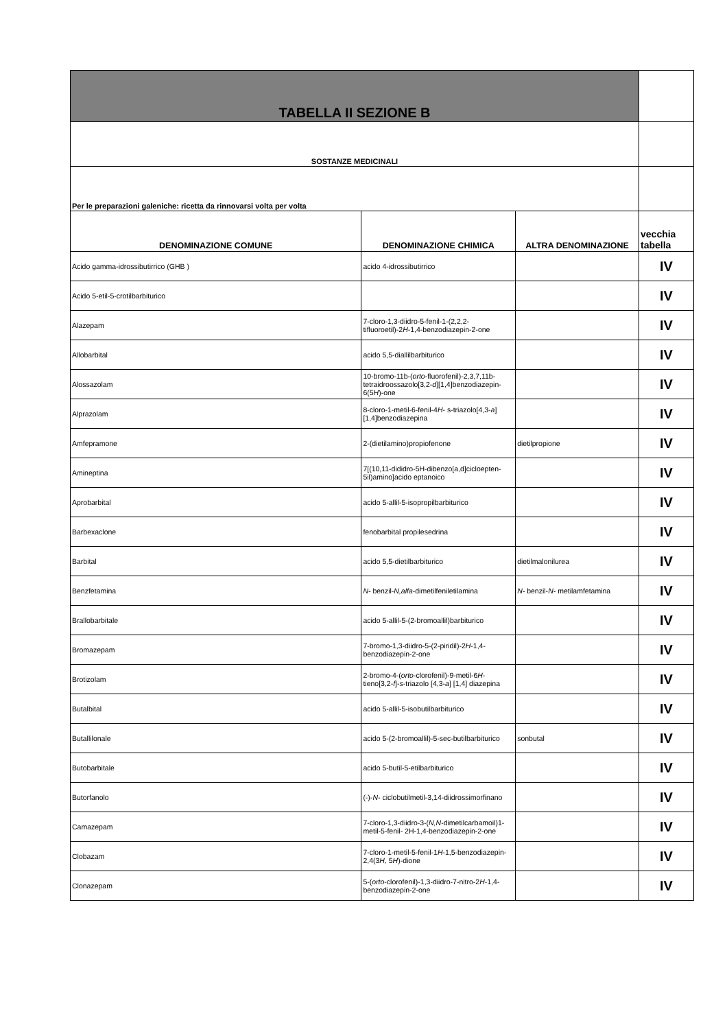| TABELLA II SEZIONE B | | | |
| SOSTANZE MEDICINALI | | | |
| Per le preparazioni galeniche: ricetta da rinnovarsi volta per volta | | | |
| DENOMINAZIONE COMUNE | DENOMINAZIONE CHIMICA | ALTRA DENOMINAZIONE | vecchia tabella |
| Acido gamma-idrossibutirrico (GHB ) | acido 4-idrossibutirrico | | IV |
| Acido 5-etil-5-crotilbarbiturico | | | IV |
| Alazepam | 7-cloro-1,3-diidro-5-fenil-1-(2,2,2-tifluoroetil)-2 H -1,4-benzodiazepin-2-one | | IV |
| Allobarbital | acido 5,5-diallilbarbiturico | | IV |
| Alossazolam | 10-bromo-11b-( orto -fluorofenil)-2,3,7,11b-tetraidroossazolo[3,2- d ][1,4]benzodiazepin-6(5 H )-one | | IV |
| Alprazolam | 8-cloro-1-metil-6-fenil-4 H - s-triazolo[4,3- a ] [1,4]benzodiazepina | | IV |
| Amfepramone | 2-(dietilamino)propiofenone | dietilpropione | IV |
| Amineptina | 7[(10,11-dididro-5H-dibenzo[a,d]cicloepten-5il)amino]acido eptanoico | | IV |
| Aprobarbital | acido 5-allil-5-isopropilbarbiturico | | IV |
| Barbexaclone | fenobarbital propilesedrina | | IV |
| Barbital | acido 5,5-dietilbarbiturico | dietilmalonilurea | IV |
| Benzfetamina | N- benzil- N,alfa -dimetilfeniletilamina | N- benzil- N- metilamfetamina | IV |
| Brallobarbitale | acido 5-allil-5-(2-bromoallil)barbiturico | | IV |
| Bromazepam | 7-bromo-1,3-diidro-5-(2-piridil)-2 H -1,4-benzodiazepin-2-one | | IV |
| Brotizolam | 2-bromo-4-( orto -clorofenil)-9-metil-6 H -tieno[3,2- f ]- s -triazolo [4,3- a ] [1,4] diazepina | | IV |
| Butalbital | acido 5-allil-5-isobutilbarbiturico | | IV |
| Butallilonale | acido 5-(2-bromoallil)-5-sec-butilbarbiturico | sonbutal | IV |
| Butobarbitale | acido 5-butil-5-etilbarbiturico | | IV |
| Butorfanolo | (-)- N- ciclobutilmetil-3,14-diidrossimorfinano | | IV |
| Camazepam | 7-cloro-1,3-diidro-3-( N,N -dimetilcarbamoil)1-metil-5-fenil- 2H-1,4-benzodiazepin-2-one | | IV |
| Clobazam | 7-cloro-1-metil-5-fenil-1 H -1,5-benzodiazepin-2,4(3 H, 5 H )-dione | | IV |
| Clonazepam | 5-( orto -clorofenil)-1,3-diidro-7-nitro-2 H -1,4-benzodiazepin-2-one | | IV |